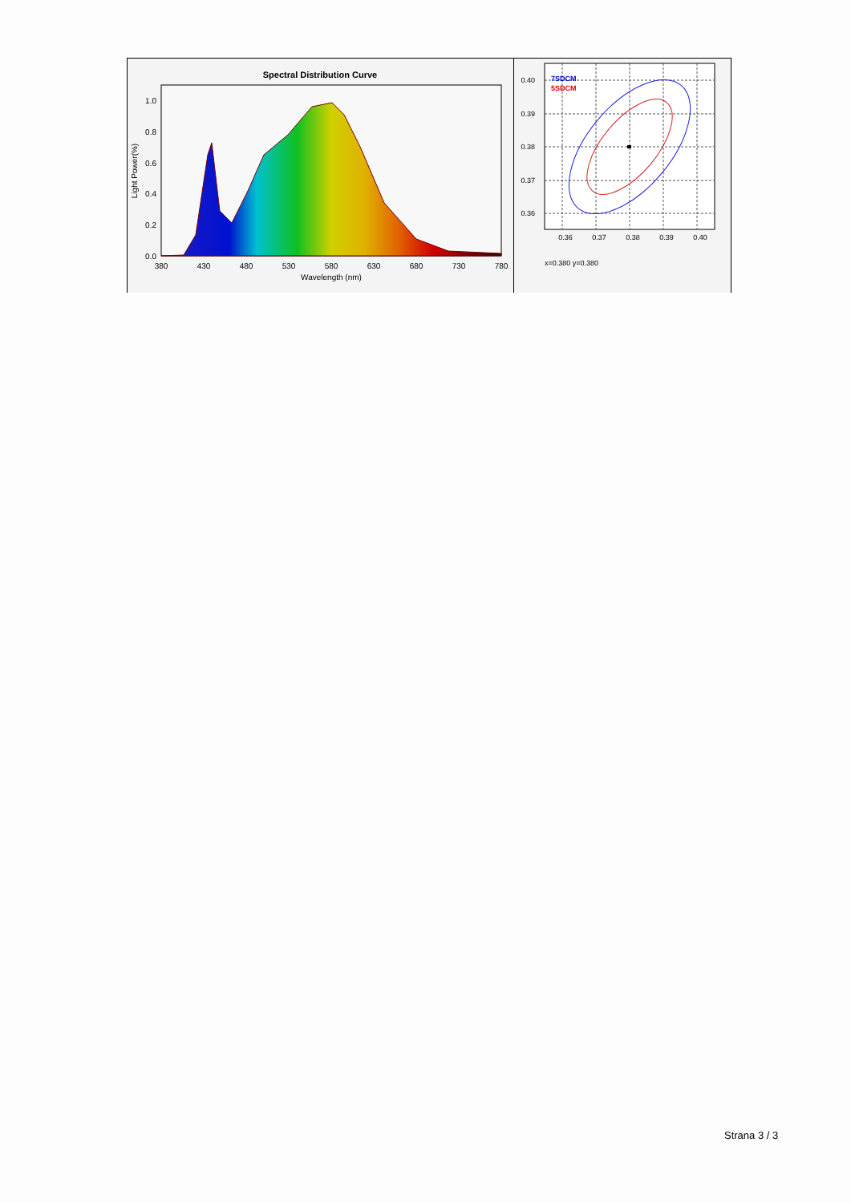Spectral Distribution Curve
0.0
0.2
0.4
0.6
0.8
1.0
380
430
480
530
580
630
680
730
780
Wavelength (nm)
Light Power(%)
7SDCM
5SDCM
0.40
0.39
0.38
0.37
0.36
0.36
0.37
0.38
0.39
0.40
x=0.380 y=0.380
Strana 3 / 3